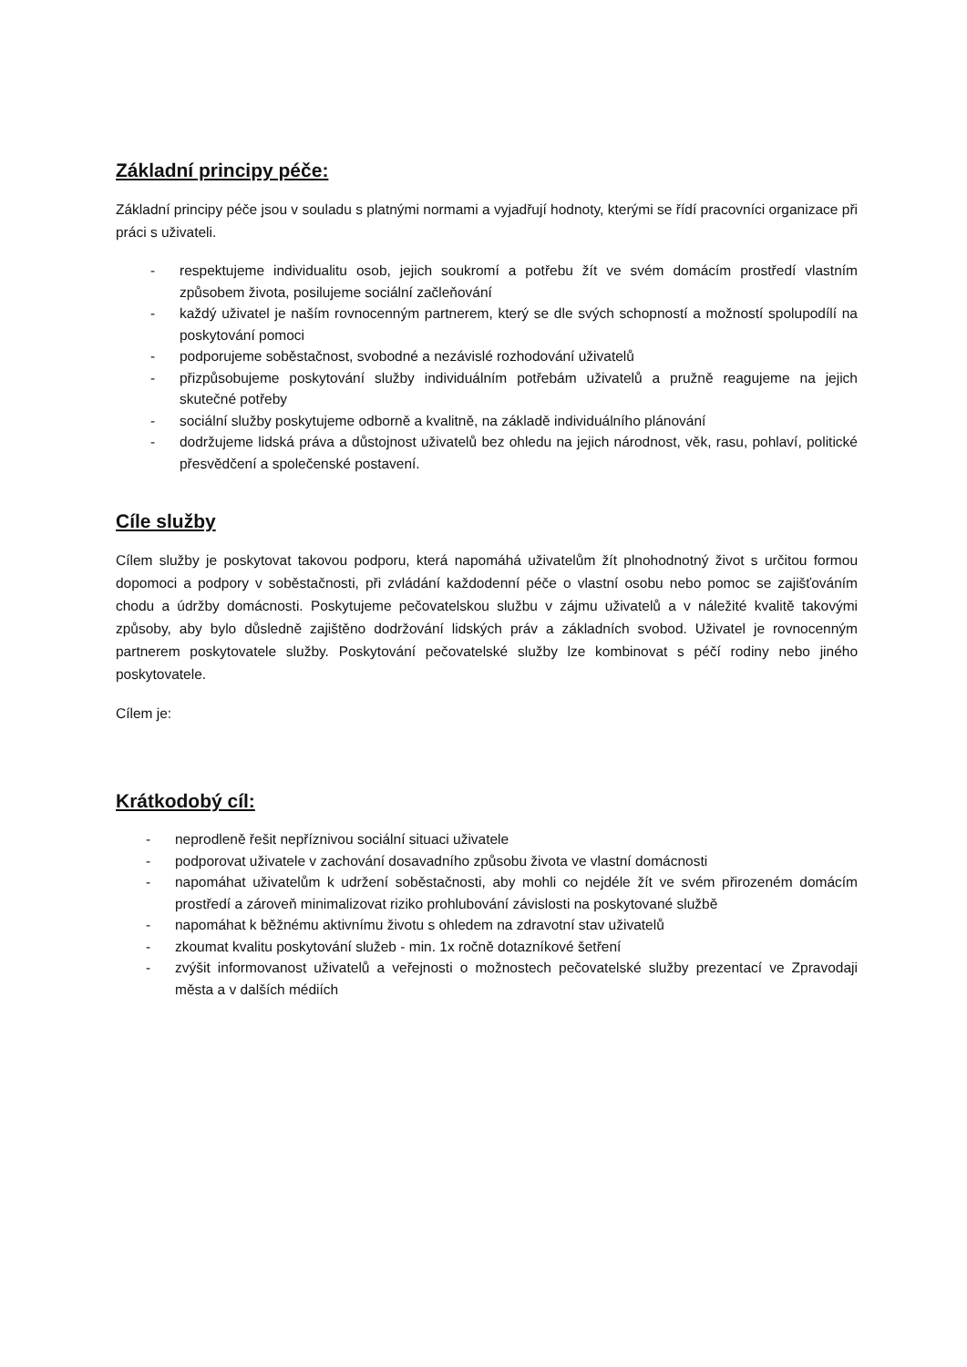Základní principy péče:
Základní principy péče jsou v souladu s platnými normami a vyjadřují hodnoty, kterými se řídí pracovníci organizace při práci s uživateli.
- respektujeme individualitu osob, jejich soukromí a potřebu žít ve svém domácím prostředí vlastním způsobem života, posilujeme sociální začleňování
- každý uživatel je naším rovnocenným partnerem, který se dle svých schopností a možností spolupodílí na poskytování pomoci
- podporujeme soběstačnost, svobodné a nezávislé rozhodování uživatelů
- přizpůsobujeme poskytování služby individuálním potřebám uživatelů a pružně reagujeme na jejich skutečné potřeby
- sociální služby poskytujeme odborně a kvalitně, na základě individuálního plánování
- dodržujeme lidská práva a důstojnost uživatelů bez ohledu na jejich národnost, věk, rasu, pohlaví, politické přesvědčení a společenské postavení.
Cíle služby
Cílem služby je poskytovat takovou podporu, která napomáhá uživatelům žít plnohodnotný život s určitou formou dopomoci a podpory v soběstačnosti, při zvládání každodenní péče o vlastní osobu nebo pomoc se zajišťováním chodu a údržby domácnosti. Poskytujeme pečovatelskou službu v zájmu uživatelů a v náležité kvalitě takovými způsoby, aby bylo důsledně zajištěno dodržování lidských práv a základních svobod. Uživatel je rovnocenným partnerem poskytovatele služby. Poskytování pečovatelské služby lze kombinovat s péčí rodiny nebo jiného poskytovatele.
Cílem je:
Krátkodobý cíl:
- neprodleně řešit nepříznivou sociální situaci uživatele
- podporovat uživatele v zachování dosavadního způsobu života ve vlastní domácnosti
- napomáhat uživatelům k udržení soběstačnosti, aby mohli co nejdéle žít ve svém přirozeném domácím prostředí a zároveň minimalizovat riziko prohlubování závislosti na poskytované službě
- napomáhat k běžnému aktivnímu životu s ohledem na zdravotní stav uživatelů
- zkoumat kvalitu poskytování služeb - min. 1x ročně dotazníkové šetření
- zvýšit informovanost uživatelů a veřejnosti o možnostech pečovatelské služby prezentací ve Zpravodaji města a v dalších médiích